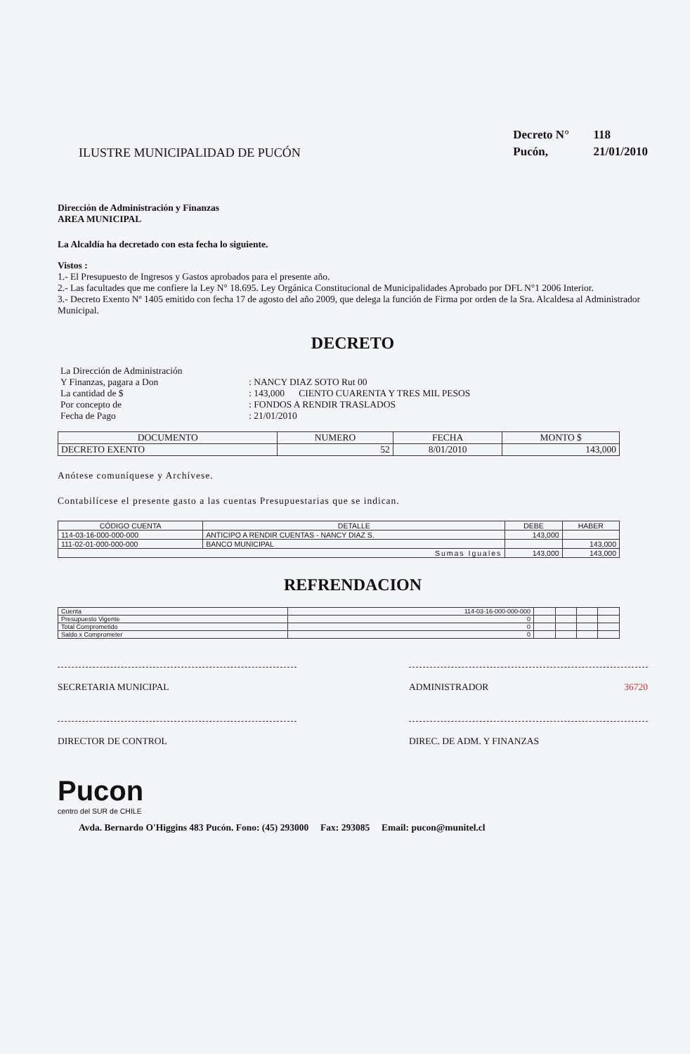ILUSTRE MUNICIPALIDAD DE PUCÓN
Decreto N° 118
Pucón, 21/01/2010
Dirección de Administración y Finanzas
AREA MUNICIPAL
La Alcaldía ha decretado con esta fecha lo siguiente.
Vistos :
1.- El Presupuesto de Ingresos y Gastos aprobados para el presente año.
2.- Las facultades que me confiere la Ley N° 18.695. Ley Orgánica Constitucional de Municipalidades Aprobado por DFL N°1 2006 Interior.
3.- Decreto Exento Nº 1405 emitido con fecha 17 de agosto del año 2009, que delega la función de Firma por orden de la Sra. Alcaldesa al Administrador Municipal.
DECRETO
| La Dirección de Administración | |
| Y Finanzas, pagara a Don | : NANCY DIAZ SOTO Rut 00 |
| La cantidad de $ | : 143,000 CIENTO CUARENTA Y TRES MIL PESOS |
| Por concepto de | : FONDOS A RENDIR TRASLADOS |
| Fecha de Pago | : 21/01/2010 |
| DOCUMENTO | NUMERO | FECHA | MONTO $ |
| --- | --- | --- | --- |
| DECRETO EXENTO | 52 | 8/01/2010 | 143,000 |
Anótese comuníquese y Archívese.
Contabilícese el presente gasto a las cuentas Presupuestarias que se indican.
| CÓDIGO CUENTA | DETALLE | DEBE | HABER |
| --- | --- | --- | --- |
| 114-03-16-000-000-000 | ANTICIPO A RENDIR CUENTAS - NANCY DIAZ S. | 143,000 | |
| 111-02-01-000-000-000 | BANCO MUNICIPAL | | 143,000 |
| Sumas Iguales | | 143,000 | 143,000 |
REFRENDACION
| Cuenta | 114-03-16-000-000-000 | | | | |
| Presupuesto Vigente | 0 | | | | |
| Total Comprometido | 0 | | | | |
| Saldo x Comprometer | 0 | | | | |
SECRETARIA MUNICIPAL ADMINISTRADOR 36720
DIRECTOR DE CONTROL DIREC. DE ADM. Y FINANZAS
Pucon
centro del SUR de CHILE
Avda. Bernardo O'Higgins 483 Pucón. Fono: (45) 293000 Fax: 293085 Email: pucon@munitel.cl